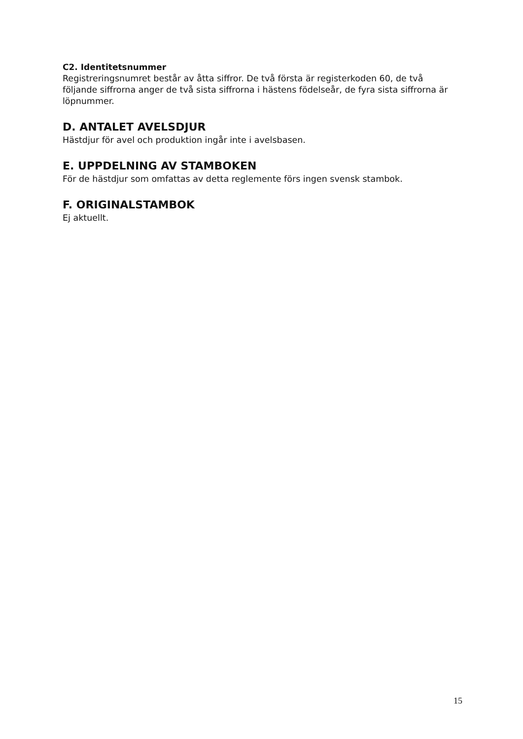C2. Identitetsnummer
Registreringsnumret består av åtta siffror. De två första är registerkoden 60, de två följande siffrorna anger de två sista siffrorna i hästens födelseår, de fyra sista siffrorna är löpnummer.
D. ANTALET AVELSDJUR
Hästdjur för avel och produktion ingår inte i avelsbasen.
E. UPPDELNING AV STAMBOKEN
För de hästdjur som omfattas av detta reglemente förs ingen svensk stambok.
F. ORIGINALSTAMBOK
Ej aktuellt.
15